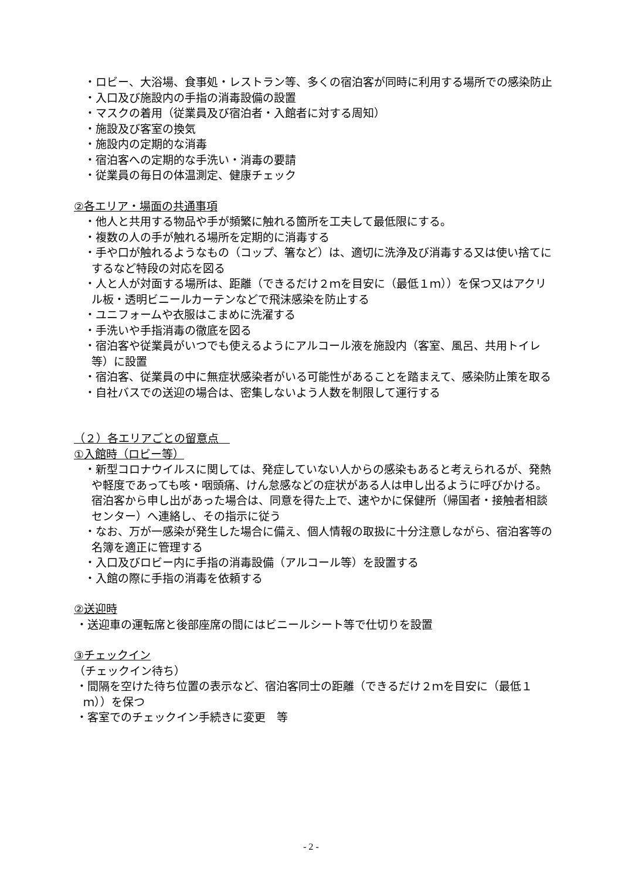・ロビー、大浴場、食事処・レストラン等、多くの宿泊客が同時に利用する場所での感染防止
・入口及び施設内の手指の消毒設備の設置
・マスクの着用（従業員及び宿泊者・入館者に対する周知）
・施設及び客室の換気
・施設内の定期的な消毒
・宿泊客への定期的な手洗い・消毒の要請
・従業員の毎日の体温測定、健康チェック
②各エリア・場面の共通事項
・他人と共用する物品や手が頻繁に触れる箇所を工夫して最低限にする。
・複数の人の手が触れる場所を定期的に消毒する
・手や口が触れるようなもの（コップ、箸など）は、適切に洗浄及び消毒する又は使い捨てにするなど特段の対応を図る
・人と人が対面する場所は、距離（できるだけ２ｍを目安に（最低１ｍ））を保つ又はアクリル板・透明ビニールカーテンなどで飛沫感染を防止する
・ユニフォームや衣服はこまめに洗濯する
・手洗いや手指消毒の徹底を図る
・宿泊客や従業員がいつでも使えるようにアルコール液を施設内（客室、風呂、共用トイレ等）に設置
・宿泊客、従業員の中に無症状感染者がいる可能性があることを踏まえて、感染防止策を取る
・自社バスでの送迎の場合は、密集しないよう人数を制限して運行する
（２）各エリアごとの留意点　
①入館時（ロビー等）
・新型コロナウイルスに関しては、発症していない人からの感染もあると考えられるが、発熱や軽度であっても咳・咽頭痛、けん怠感などの症状がある人は申し出るように呼びかける。宿泊客から申し出があった場合は、同意を得た上で、速やかに保健所（帰国者・接触者相談センター）へ連絡し、その指示に従う
・なお、万が一感染が発生した場合に備え、個人情報の取扱に十分注意しながら、宿泊客等の名簿を適正に管理する
・入口及びロビー内に手指の消毒設備（アルコール等）を設置する
・入館の際に手指の消毒を依頼する
②送迎時
・送迎車の運転席と後部座席の間にはビニールシート等で仕切りを設置
③チェックイン
（チェックイン待ち）
・間隔を空けた待ち位置の表示など、宿泊客同士の距離（できるだけ２ｍを目安に（最低１ｍ））を保つ
・客室でのチェックイン手続きに変更　等
- 2 -